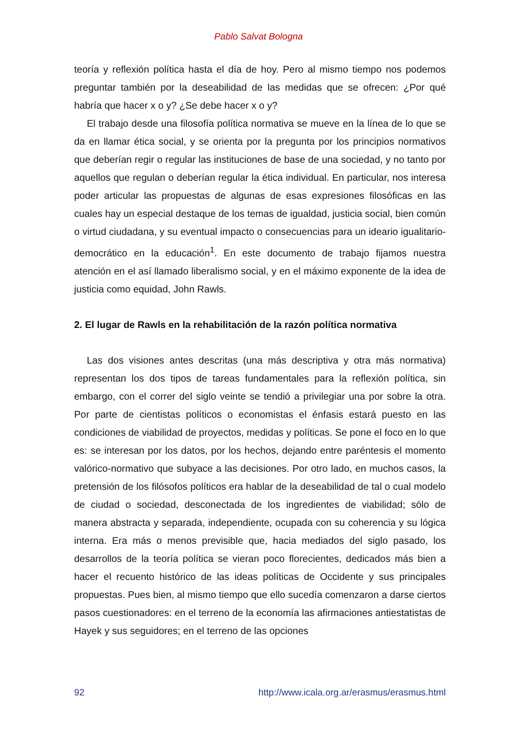Pablo Salvat Bologna
teoría y reflexión política hasta el día de hoy. Pero al mismo tiempo nos podemos preguntar también por la deseabilidad de las medidas que se ofrecen: ¿Por qué habría que hacer x o y? ¿Se debe hacer x o y?
El trabajo desde una filosofía política normativa se mueve en la línea de lo que se da en llamar ética social, y se orienta por la pregunta por los principios normativos que deberían regir o regular las instituciones de base de una sociedad, y no tanto por aquellos que regulan o deberían regular la ética individual. En particular, nos interesa poder articular las propuestas de algunas de esas expresiones filosóficas en las cuales hay un especial destaque de los temas de igualdad, justicia social, bien común o virtud ciudadana, y su eventual impacto o consecuencias para un ideario igualitario-democrático en la educación<sup>1</sup>. En este documento de trabajo fijamos nuestra atención en el así llamado liberalismo social, y en el máximo exponente de la idea de justicia como equidad, John Rawls.
2. El lugar de Rawls en la rehabilitación de la razón política normativa
Las dos visiones antes descritas (una más descriptiva y otra más normativa) representan los dos tipos de tareas fundamentales para la reflexión política, sin embargo, con el correr del siglo veinte se tendió a privilegiar una por sobre la otra. Por parte de cientistas políticos o economistas el énfasis estará puesto en las condiciones de viabilidad de proyectos, medidas y políticas. Se pone el foco en lo que es: se interesan por los datos, por los hechos, dejando entre paréntesis el momento valórico-normativo que subyace a las decisiones. Por otro lado, en muchos casos, la pretensión de los filósofos políticos era hablar de la deseabilidad de tal o cual modelo de ciudad o sociedad, desconectada de los ingredientes de viabilidad; sólo de manera abstracta y separada, independiente, ocupada con su coherencia y su lógica interna. Era más o menos previsible que, hacia mediados del siglo pasado, los desarrollos de la teoría política se vieran poco florecientes, dedicados más bien a hacer el recuento histórico de las ideas políticas de Occidente y sus principales propuestas. Pues bien, al mismo tiempo que ello sucedía comenzaron a darse ciertos pasos cuestionadores: en el terreno de la economía las afirmaciones antiestatistas de Hayek y sus seguidores; en el terreno de las opciones
92 http://www.icala.org.ar/erasmus/erasmus.html